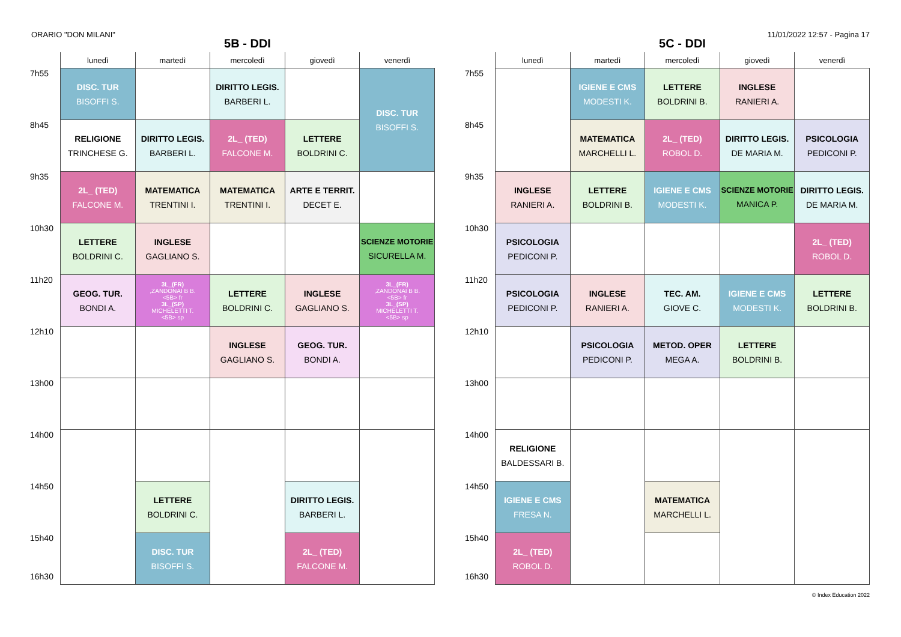ORARIO "DON MILANI" 11/01/2022 12:57 - Pagina 17
5B - DDI
| | lunedì | martedì | mercoledì | giovedì | venerdì |
| --- | --- | --- | --- | --- | --- |
| 7h55 | DISC. TUR BISOFFI S. | | DIRITTO LEGIS. BARBERI L. | | DISC. TUR BISOFFI S. |
| 8h45 | RELIGIONE TRINCHESE G. | DIRITTO LEGIS. BARBERI L. | 2L_ (TED) FALCONE M. | LETTERE BOLDRINI C. | |
| 9h35 | 2L_ (TED) FALCONE M. | MATEMATICA TRENTINI I. | MATEMATICA TRENTINI I. | ARTE E TERRIT. DECET E. | |
| 10h30 | LETTERE BOLDRINI C. | INGLESE GAGLIANO S. | | | SCIENZE MOTORIE SICURELLA M. |
| 11h20 | GEOG. TUR. BONDI A. | 3L_(FR) ,ZANDONAI B B. <5B> fr 3L_(SP) MICHELETTI T. <5B> sp | LETTERE BOLDRINI C. | INGLESE GAGLIANO S. | 3L_(FR) ,ZANDONAI B B. <5B> fr 3L_(SP) MICHELETTI T. <5B> sp |
| 12h10 | | | INGLESE GAGLIANO S. | GEOG. TUR. BONDI A. | |
| 13h00 | | | | | |
| 14h00 | | | | | |
| 14h50 | | LETTERE BOLDRINI C. | | DIRITTO LEGIS. BARBERI L. | |
| 15h40 16h30 | | DISC. TUR BISOFFI S. | | 2L_ (TED) FALCONE M. | |
5C - DDI
| | lunedì | martedì | mercoledì | giovedì | venerdì |
| --- | --- | --- | --- | --- | --- |
| 7h55 | | IGIENE E CMS MODESTI K. | LETTERE BOLDRINI B. | INGLESE RANIERI A. | |
| 8h45 | | MATEMATICA MARCHELLI L. | 2L_ (TED) ROBOL D. | DIRITTO LEGIS. DE MARIA M. | PSICOLOGIA PEDICONI P. |
| 9h35 | INGLESE RANIERI A. | LETTERE BOLDRINI B. | IGIENE E CMS MODESTI K. | SCIENZE MOTORIE MANICA P. | DIRITTO LEGIS. DE MARIA M. |
| 10h30 | PSICOLOGIA PEDICONI P. | | | | 2L_ (TED) ROBOL D. |
| 11h20 | PSICOLOGIA PEDICONI P. | INGLESE RANIERI A. | TEC. AM. GIOVE C. | IGIENE E CMS MODESTI K. | LETTERE BOLDRINI B. |
| 12h10 | | PSICOLOGIA PEDICONI P. | METOD. OPER MEGA A. | LETTERE BOLDRINI B. | |
| 13h00 | | | | | |
| 14h00 | RELIGIONE BALDESSARI B. | | | | |
| 14h50 | IGIENE E CMS FRESA N. | | MATEMATICA MARCHELLI L. | | |
| 15h40 16h30 | 2L_ (TED) ROBOL D. | | | | |
© Index Education 2022